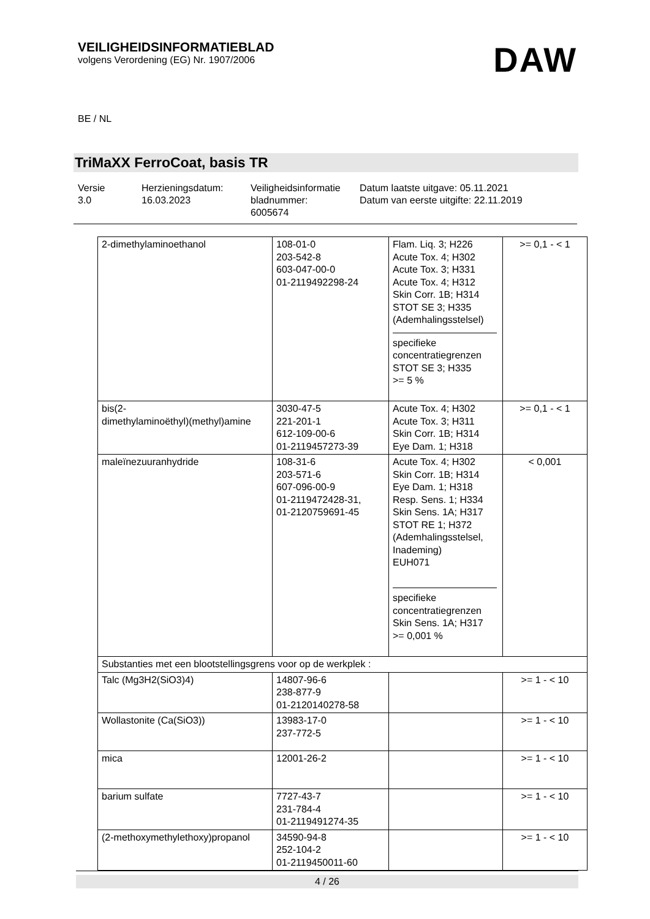VEILIGHEIDSINFORMATIEBLAD
volgens Verordening (EG) Nr. 1907/2006
DAW
BE / NL
TriMaXX FerroCoat, basis TR
Versie
3.0
Herzieningsdatum:
16.03.2023
Veiligheidsinformatie
bladnummer:
6005674
Datum laatste uitgave: 05.11.2021
Datum van eerste uitgifte: 22.11.2019
| 2-dimethylaminoethanol | 108-01-0 203-542-8 603-047-00-0 01-2119492298-24 | Flam. Liq. 3; H226 Acute Tox. 4; H302 Acute Tox. 3; H331 Acute Tox. 4; H312 Skin Corr. 1B; H314 STOT SE 3; H335 (Ademhalingsstelsel) specifieke concentratiegrenzen STOT SE 3; H335 >= 5 % | >= 0,1 - < 1 |
| bis(2- dimethylaminoëthyl)(methyl)amine | 3030-47-5 221-201-1 612-109-00-6 01-2119457273-39 | Acute Tox. 4; H302 Acute Tox. 3; H311 Skin Corr. 1B; H314 Eye Dam. 1; H318 | >= 0,1 - < 1 |
| maleïnezuuranhydride | 108-31-6 203-571-6 607-096-00-9 01-2119472428-31, 01-2120759691-45 | Acute Tox. 4; H302 Skin Corr. 1B; H314 Eye Dam. 1; H318 Resp. Sens. 1; H334 Skin Sens. 1A; H317 STOT RE 1; H372 (Ademhalingsstelsel, Inademing) EUH071 specifieke concentratiegrenzen Skin Sens. 1A; H317 >= 0,001 % | < 0,001 |
| Substanties met een blootstellingsgrens voor op de werkplek : | | | |
| Talc (Mg3H2(SiO3)4) | 14807-96-6 238-877-9 01-2120140278-58 | | >= 1 - < 10 |
| Wollastonite (Ca(SiO3)) | 13983-17-0 237-772-5 | | >= 1 - < 10 |
| mica | 12001-26-2 | | >= 1 - < 10 |
| barium sulfate | 7727-43-7 231-784-4 01-2119491274-35 | | >= 1 - < 10 |
| (2-methoxymethylethoxy)propanol | 34590-94-8 252-104-2 01-2119450011-60 | | >= 1 - < 10 |
4 / 26